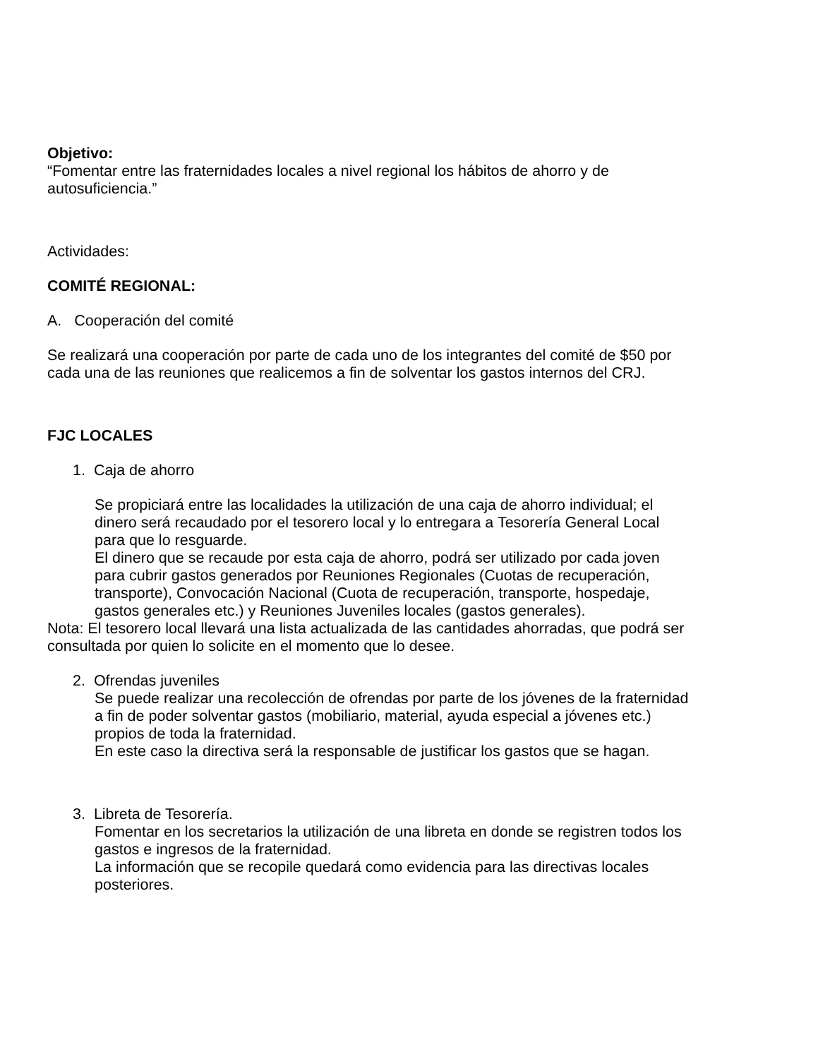Objetivo:
“Fomentar entre las fraternidades locales a nivel regional los hábitos de ahorro y de autosuficiencia.”
Actividades:
COMITÉ REGIONAL:
A. Cooperación del comité
Se realizará una cooperación por parte de cada uno de los integrantes del comité de $50 por cada una de las reuniones que realicemos a fin de solventar los gastos internos del CRJ.
FJC LOCALES
1. Caja de ahorro
Se propiciará entre las localidades la utilización de una caja de ahorro individual; el dinero será recaudado por el tesorero local y lo entregara a Tesorería General Local para que lo resguarde.
El dinero que se recaude por esta caja de ahorro, podrá ser utilizado por cada joven para cubrir gastos generados por Reuniones Regionales (Cuotas de recuperación, transporte), Convocación Nacional (Cuota de recuperación, transporte, hospedaje, gastos generales etc.) y Reuniones Juveniles locales (gastos generales).
Nota: El tesorero local llevará una lista actualizada de las cantidades ahorradas, que podrá ser consultada por quien lo solicite en el momento que lo desee.
2. Ofrendas juveniles
Se puede realizar una recolección de ofrendas por parte de los jóvenes de la fraternidad a fin de poder solventar gastos (mobiliario, material, ayuda especial a jóvenes etc.) propios de toda la fraternidad.
En este caso la directiva será la responsable de justificar los gastos que se hagan.
3. Libreta de Tesorería.
Fomentar en los secretarios la utilización de una libreta en donde se registren todos los gastos e ingresos de la fraternidad.
La información que se recopile quedará como evidencia para las directivas locales posteriores.